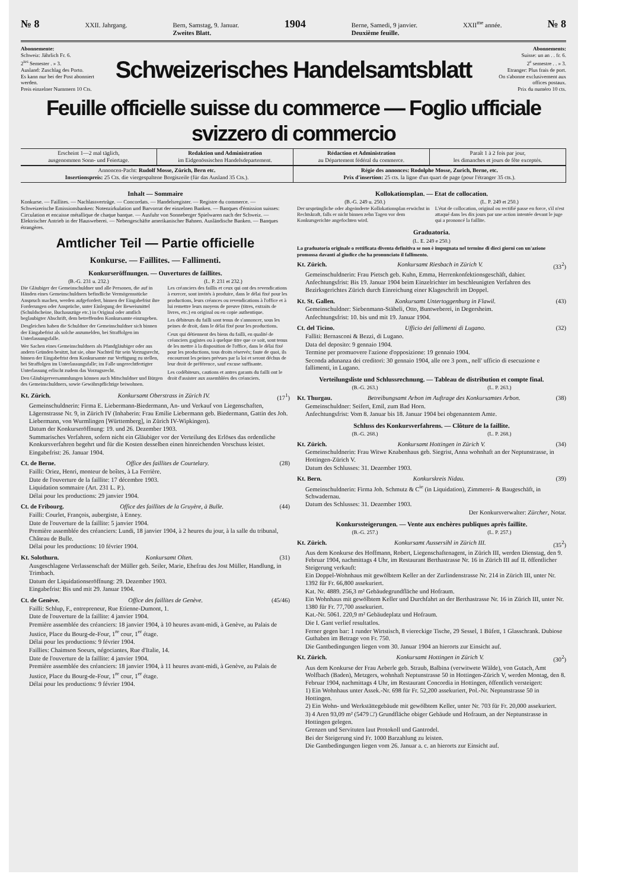№ 8 XXII. Jahrgang. Bern, Samstag, 9. Januar.
Zweites Blatt. 1904 Berne, Samedi, 9 janvier.
Deuxième feuille. XXII<sup>me</sup> année. № 8
Abonnemente:
Schweiz: Jährlich Fr. 6.
2<sup>tes</sup> Semester . » 3.
Ausland: Zuschlag des Porto.
Es kann nur bei der Post abonniert werden.
Preis einzelner Nummern 10 Cts.
Schweizerisches Handelsamtsblatt
Abonnements:
Suisse: un an . . fr. 6.
2<sup>e</sup> semestre . . » 3.
Etranger: Plus frais de port.
On s'abonne exclusivement aux offices postaux.
Prix du numéro 10 cts.
Feuille officielle suisse du commerce — Foglio ufficiale svizzero di commercio
Erscheint 1—2 mal täglich,
ausgenommen Sonn- und Feiertage.
Redaktion und Administration
im Eidgenössischen Handelsdepartement.
Rédaction et Administration
au Département fédéral du commerce.
Paraît 1 à 2 fois par jour,
les dimanches et jours de fête exceptés.
Annoncen-Pacht: Rudolf Mosse, Zürich, Bern etc.
Insertionspreis: 25 Cts. die viergespaltene Borgiszeile (für das Ausland 35 Cts.).
Régie des annonces: Rodolphe Mosse, Zurich, Berne, etc.
Prix d'insertion: 25 cts. la ligne d'un quart de page (pour l'étranger 35 cts.).
Inhalt — Sommaire
Konkurse. — Faillites. — Nachlassverträge. — Concordats. — Handelsregister. — Registre du commerce. — Schweizerische Emissionsbanken: Notenzirkulation und Barvorrat der einzelnen Banken. — Banques d'émission suisses: Circulation et encaisse métallique de chaque banque. — Ausfuhr von Sonneberger Spielwaren nach der Schweiz. — Elektrischer Antrieb in der Hausweberei. — Nebengeschäfte amerikanischer Bahnen. Ausländische Banken. — Banques étrangères.
Amtlicher Teil — Partie officielle
Konkurse. — Faillites. — Fallimenti.
Konkurseröffnungen. — Ouvertures de faillites.
(B.-G. 231 u. 232.) (L. P. 231 et 232.)
Die Gläubiger der Gemeinschuldner und alle Personen, die auf in Händen eines Gemeinschuldners befindliche Vermögensstücke Anspruch machen, werden aufgefordert, binnen der Eingabefrist ihre Forderungen oder Ansprüche, unter Einlegung der Beweismittel (Schuldscheine, Buchauszüge etc.) in Original oder amtlich beglaubigter Abschrift, dem betreffenden Konkursamte einzugeben.
Desgleichen haben die Schuldner der Gemeinschuldner sich binnen der Eingabefrist als solche anzumelden, bei Straffolgen im Unterlassungsfalle.
Wer Sachen eines Gemeinschuldners als Pfandgläubiger oder aus andern Gründen besitzt, hat sie, ohne Nachteil für sein Vorzugsrecht, binnen der Eingabefrist dem Konkursamte zur Verfügung zu stellen, bei Straffolgen im Unterlassungsfalle; im Falle ungerechtfertigter Unterlassung erlischt zudem das Vorzugsrecht.
Den Gläubigerversammlungen können auch Mitschuldner und Bürgen des Gemeinschuldners, sowie Gewährspflichtige beiwohnen.
Les créanciers des faillis et ceux qui ont des revendications à exercer, sont invités à produire, dans le délai fixé pour les productions, leurs créances ou revendications à l'office et à lui remettre leurs moyens de preuve (titres, extraits de livres, etc.) en original ou en copie authentique.
Les débiteurs du failli sont tenus de s'annoncer, sous les peines de droit, dans le délai fixé pour les productions.
Ceux qui détiennent des biens du failli, en qualité de créanciers gagistes ou à quelque titre que ce soit, sont tenus de les mettre à la disposition de l'office, dans le délai fixé pour les productions, tous droits réservés; faute de quoi, ils encourront les peines prévues par la loi et seront déchus de leur droit de préférence, sauf excuse suffisante.
Les codébiteurs, cautions et antres garants du failli ont le droit d'assister aux assemblées des créanciers.
Kt. Zürich. Konkursamt Oberstrass in Zürich IV. (17<sup>1</sup>)
Gemeinschuldnerin: Firma E. Liebermann-Biedermann, An- und Verkauf von Liegenschaften, Lägernstrasse Nr. 9, in Zürich IV (Inhaberin: Frau Emilie Liebermann geb. Biedermann, Gattin des Joh. Liebermann, von Wurmlingen [Württemberg], in Zürich IV-Wipkingen).
Datum der Konkurseröffnung: 19. und 26. Dezember 1903.
Summarisches Verfahren, sofern nicht ein Gläubiger vor der Verteilung des Erlöses das ordentliche Konkursverfahren begehrt und für die Kosten desselben einen hinreichenden Vorschuss leistet.
Eingabefrist: 26. Januar 1904.
Ct. de Berne. Office des faillites de Courtelary. (28)
Failli: Oriez, Henri, monteur de boîtes, à La Ferrière.
Date de l'ouverture de la faillite: 17 décembre 1903.
Liquidation sommaire (Art. 231 L. P.).
Délai pour les productions: 29 janvier 1904.
Ct. de Fribourg. Office des faillites de la Gruyère, à Bulle. (44)
Failli: Courlet, François, aubergiste, à Enney.
Date de l'ouverture de la faillite: 5 janvier 1904.
Première assemblée des créanciers: Lundi, 18 janvier 1904, à 2 heures du jour, à la salle du tribunal, Château de Bulle.
Délai pour les productions: 10 février 1904.
Kt. Solothurn. Konkursamt Olten. (31)
Ausgeschlagene Verlassenschaft der Müller geb. Seiler, Marie, Ehefrau des Jost Müller, Handlung, in Trimbach.
Datum der Liquidationseröffnung: 29. Dezember 1903.
Eingabefrist: Bis und mit 29. Januar 1904.
Ct. de Genève. Office des faillites de Genève. (45/46)
Failli: Schlup, F., entrepreneur, Rue Etienne-Dumont, 1.
Date de l'ouverture de la faillite: 4 janvier 1904.
Première assemblée des créanciers: 18 janvier 1904, à 10 heures avant-midi, à Genève, au Palais de Justice, Place du Bourg-de-Four, 1<sup>re</sup> cour, 1<sup>er</sup> étage.
Délai pour les productions: 9 février 1904.
Faillies: Chaimson Soeurs, négociantes, Rue d'Italie, 14.
Date de l'ouverture de la faillite: 4 janvier 1904.
Première assemblée des créanciers: 18 janvier 1904, à 11 heures avant-midi, à Genève, au Palais de Justice, Place du Bourg-de-Four, 1<sup>re</sup> cour, 1<sup>er</sup> étage.
Délai pour les productions: 9 février 1904.
Kollokationsplan. — Etat de collocation.
(B.-G. 249 u. 250.) (L. P. 249 et 250.)
Der ursprüngliche oder abgeänderte Kollokationsplan erwächst in Rechtskraft, falls er nicht binnen zehn Tagen vor dem Konkursgerichte angefochten wird.
L'état de collocation, original ou rectifié passe en force, s'il n'est attaqué dans les dix jours par une action intentée devant le juge qui a prononcé la faillite.
Graduatoria.
(L. E. 249 e 250.)
La graduatoria originale o rettificata diventa definitiva se non è impugnata nel termine di dieci giorni con un'azione promossa davanti al giudice che ha pronunciato il fallimento.
Kt. Zürich. Konkursamt Riesbach in Zürich V. (33<sup>2</sup>)
Gemeinschuldnerin: Frau Pietsch geb. Kuhn, Emma, Herrenkonfektionsgeschäft, dahier.
Anfechtungsfrist: Bis 19. Januar 1904 beim Einzelrichter im beschleunigten Verfahren des Bezirksgerichtes Zürich durch Einreichung einer Klageschrift im Doppel.
Kt. St. Gallen. Konkursamt Untertoggenburg in Flawil. (43)
Gemeinschuldner: Siebenmann-Stäheli, Otto, Buntweberei, in Degersheim.
Anfechtungsfrist: 10. bis und mit 19. Januar 1904.
Ct. del Ticino. Ufficio dei fallimenti di Lugano. (32)
Falliti: Bernasconi & Bezzi, di Lugano.
Data del deposito: 9 gennaio 1904.
Termine per promuovere l'azione d'opposizione: 19 gennaio 1904.
Seconda adunanza dei creditori: 30 gennaio 1904, alle ore 3 pom., nell' ufficio di esecuzione e fallimenti, in Lugano.
Verteilungsliste und Schlussrechnung. — Tableau de distribution et compte final.
(B.-G. 263.) (L. P. 263.)
Kt. Thurgau. Betreibungsamt Arbon im Auftrage des Konkursamtes Arbon. (38)
Gemeinschuldner: Seifert, Emil, zum Bad Horn.
Anfechtungsfrist: Vom 8. Januar bis 18. Januar 1904 bei obgenanntem Amte.
Schluss des Konkursverfahrens. — Clôture de la faillite.
(B.-G. 268.) (L. P. 268.)
Kt. Zürich. Konkursamt Hottingen in Zürich V. (34)
Gemeinschuldnerin: Frau Witwe Knabenhaus geb. Siegrist, Anna wohnhaft an der Neptunstrasse, in Hottingen-Zürich V.
Datum des Schlusses: 31. Dezember 1903.
Kt. Bern. Konkurskreis Nidau. (39)
Gemeinschuldnerin: Firma Joh. Schmutz & C<sup>ie</sup> (in Liquidation), Zimmerei- & Baugeschäft, in Schwadernau.
Datum des Schlusses: 31. Dezember 1903.
Der Konkursverwalter: Zürcher, Notar.
Konkurssteigerungen. — Vente aux enchères publiques après faillite.
(B.-G. 257.) (L. P. 257.)
Kt. Zürich. Konkursamt Aussersihl in Zürich III. (35<sup>2</sup>)
Aus dem Konkurse des Hoffmann, Robert, Liegenschaftenagent, in Zürich III, werden Dienstag, den 9. Februar 1904, nachmittags 4 Uhr, im Restaurant Berthastrasse Nr. 16 in Zürich III auf II. öffentlicher Steigerung verkauft:
Ein Doppel-Wohnhaus mit gewölbtem Keller an der Zurlindenstrasse Nr. 214 in Zürich III, unter Nr. 1392 für Fr. 66,800 assekuriert.
Kat. Nr. 4889. 256,3 m² Gebäudegrundfläche und Hofraum.
Ein Wohnhaus mit gewölbtem Keller und Durchfahrt an der Berthastrasse Nr. 16 in Zürich III, unter Nr. 1380 für Fr. 77,700 assekuriert.
Kat.-Nr. 5061. 220,9 m² Gebäudeplatz und Hofraum.
Die I. Gant verlief resultatlos.
Ferner gegen bar: 1 runder Wirtstisch, 8 viereckige Tische, 29 Sessel, 1 Büfett, 1 Glasschrank. Dubiose Guthaben im Betrage von Fr. 750.
Die Gantbedingungen liegen vom 30. Januar 1904 an hierorts zur Einsicht auf.
Kt. Zürich. Konkursamt Hottingen in Zürich V. (30<sup>2</sup>)
Aus dem Konkurse der Frau Aeberle geb. Straub, Balbina (verwitwete Wälde), von Gutach, Amt Wolfbach (Baden), Metzgers, wohnhaft Neptunstrasse 50 in Hottingen-Zürich V, werden Montag, den 8. Februar 1904, nachmittags 4 Uhr, im Restaurant Concordia in Hottingen, öffentlich versteigert:
1) Ein Wohnhaus unter Assek.-Nr. 698 für Fr. 52,200 assekuriert, Pol.-Nr. Neptunstrasse 50 in Hottingen.
2) Ein Wohn- und Werkstättegebäude mit gewölbtem Keller, unter Nr. 703 für Fr. 20,000 assekuriert.
3) 4 Aren 93,09 m² (5479 □') Grundfläche obiger Gebäude und Hofraum, an der Neptunstrasse in Hottingen gelegen.
Grenzen und Servituten laut Protokoll und Gantrodel.
Bei der Steigerung sind Fr. 1000 Barzahlung zu leisten.
Die Gantbedingungen liegen vom 26. Januar a. c. an hierorts zur Einsicht auf.